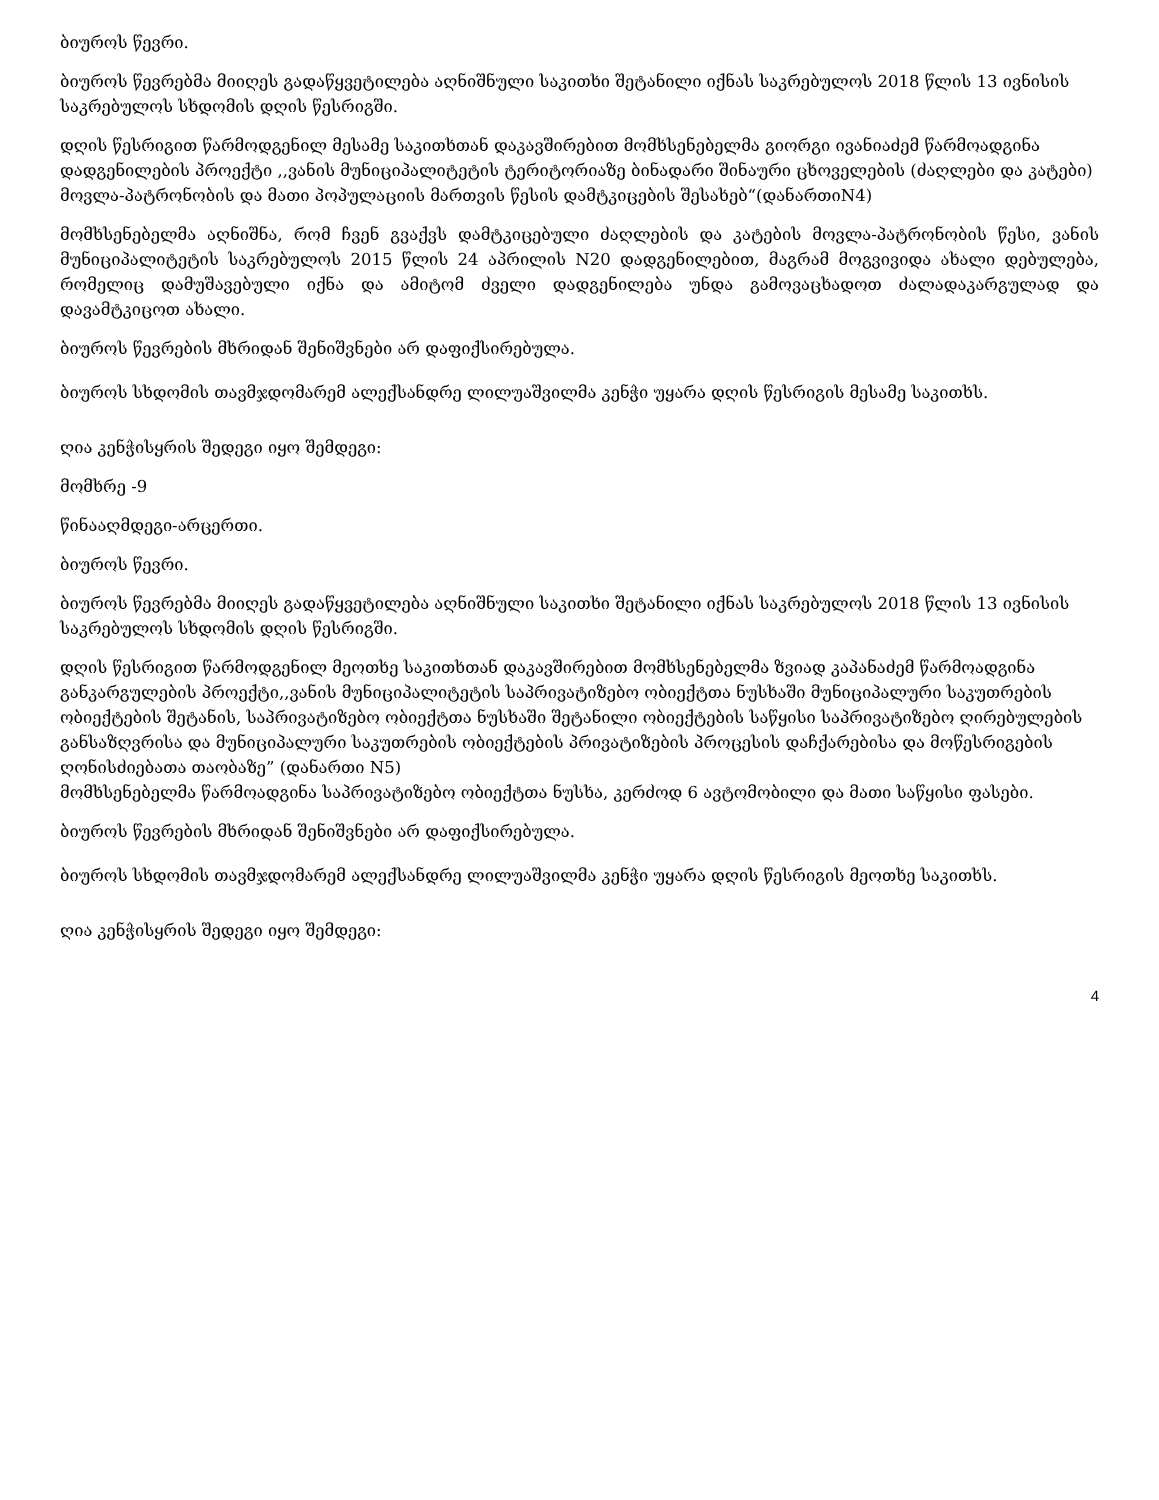ბიუროს წევრი.
ბიუროს წევრებმა მიიღეს გადაწყვეტილება აღნიშნული საკითხი შეტანილი იქნას საკრებულოს 2018 წლის 13 ივნისის საკრებულოს სხდომის დღის წესრიგში.
დღის წესრიგით წარმოდგენილ მესამე საკითხთან დაკავშირებით მომხსენებელმა გიორგი ივანიაძემ წარმოადგინა დადგენილების პროექტი ,,ვანის მუნიციპალიტეტის ტერიტორიაზე ბინადარი შინაური ცხოველების (ძაღლები და კატები) მოვლა-პატრონობის და მათი პოპულაციის მართვის წესის დამტკიცების შესახებ“(დანართიN4)
მომხსენებელმა აღნიშნა, რომ ჩვენ გვაქვს დამტკიცებული ძაღლების და კატების მოვლა-პატრონობის წესი, ვანის მუნიციპალიტეტის საკრებულოს 2015 წლის 24 აპრილის N20 დადგენილებით, მაგრამ მოგვივიდა ახალი დებულება, რომელიც დამუშავებული იქნა და ამიტომ ძველი დადგენილება უნდა გამოვაცხადოთ ძალადაკარგულად და დავამტკიცოთ ახალი.
ბიუროს წევრების მხრიდან შენიშვნები არ დაფიქსირებულა.
ბიუროს სხდომის თავმჯდომარემ ალექსანდრე ლილუაშვილმა კენჭი უყარა დღის წესრიგის მესამე საკითხს.
ღია კენჭისყრის შედეგი იყო შემდეგი:
მომხრე -9
წინააღმდეგი-არცერთი.
ბიუროს წევრი.
ბიუროს წევრებმა მიიღეს გადაწყვეტილება აღნიშნული საკითხი შეტანილი იქნას საკრებულოს 2018 წლის 13 ივნისის საკრებულოს სხდომის დღის წესრიგში.
დღის წესრიგით წარმოდგენილ მეოთხე საკითხთან დაკავშირებით მომხსენებელმა ზვიად კაპანაძემ წარმოადგინა განკარგულების პროექტი,,ვანის მუნიციპალიტეტის საპრივატიზებო ობიექტთა ნუსხაში მუნიციპალური საკუთრების ობიექტების შეტანის, საპრივატიზებო ობიექტთა ნუსხაში შეტანილი ობიექტების საწყისი საპრივატიზებო ღირებულების განსაზღვრისა და მუნიციპალური საკუთრების ობიექტების პრივატიზების პროცესის დაჩქარებისა და მოწესრიგების ღონისძიებათა თაობაზე” (დანართი N5)
მომხსენებელმა წარმოადგინა საპრივატიზებო ობიექტთა ნუსხა, კერძოდ 6 ავტომობილი და მათი საწყისი ფასები.
ბიუროს წევრების მხრიდან შენიშვნები არ დაფიქსირებულა.
ბიუროს სხდომის თავმჯდომარემ ალექსანდრე ლილუაშვილმა კენჭი უყარა დღის წესრიგის მეოთხე საკითხს.
ღია კენჭისყრის შედეგი იყო შემდეგი:
4